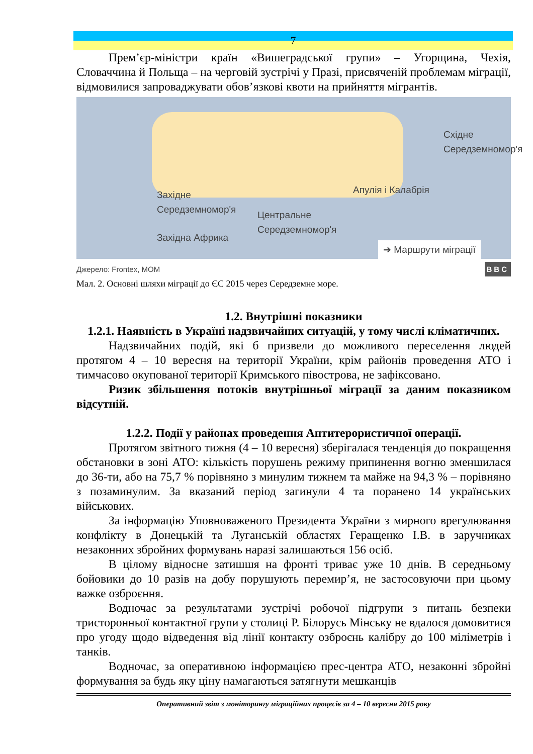7
Прем’єр-міністри країн «Вишеградської групи» – Угорщина, Чехія, Словаччина й Польща – на черговій зустрічі у Празі, присвяченій проблемам міграції, відмовилися запроваджувати обов’язкові квоти на прийняття мігрантів.
Східне
Середземномор'я
Апулія і Калабрія
Західне
Середземномор'я
Центральне
Середземномор'я
Західна Африка
➔ Маршрути міграції
Джерело: Frontex, MOM BBC
Мал. 2. Основні шляхи міграції до ЄС 2015 через Середземне море.
1.2. Внутрішні показники
1.2.1. Наявність в Україні надзвичайних ситуацій, у тому числі кліматичних.
Надзвичайних подій, які б призвели до можливого переселення людей протягом 4 – 10 вересня на території України, крім районів проведення АТО і тимчасово окупованої території Кримського півострова, не зафіксовано.
Ризик збільшення потоків внутрішньої міграції за даним показником відсутній.
1.2.2. Події у районах проведення Антитерористичної операції.
Протягом звітного тижня (4 – 10 вересня) зберігалася тенденція до покращення обстановки в зоні АТО: кількість порушень режиму припинення вогню зменшилася до 36-ти, або на 75,7 % порівняно з минулим тижнем та майже на 94,3 % – порівняно з позаминулим. За вказаний період загинули 4 та поранено 14 українських військових.
За інформацію Уповноваженого Президента України з мирного врегулювання конфлікту в Донецькій та Луганській областях Геращенко І.В. в заручниках незаконних збройних формувань наразі залишаються 156 осіб.
В цілому відносне затишшя на фронті триває уже 10 днів. В середньому бойовики до 10 разів на добу порушують перемир’я, не застосовуючи при цьому важке озброєння.
Водночас за результатами зустрічі робочої підгрупи з питань безпеки тристоронньої контактної групи у столиці Р. Білорусь Мінську не вдалося домовитися про угоду щодо відведення від лінії контакту озброєнь калібру до 100 міліметрів і танків.
Водночас, за оперативною інформацією прес-центра АТО, незаконні збройні формування за будь яку ціну намагаються затягнути мешканців
Оперативний звіт з моніторингу міграційних процесів за 4 – 10 вересня 2015 року